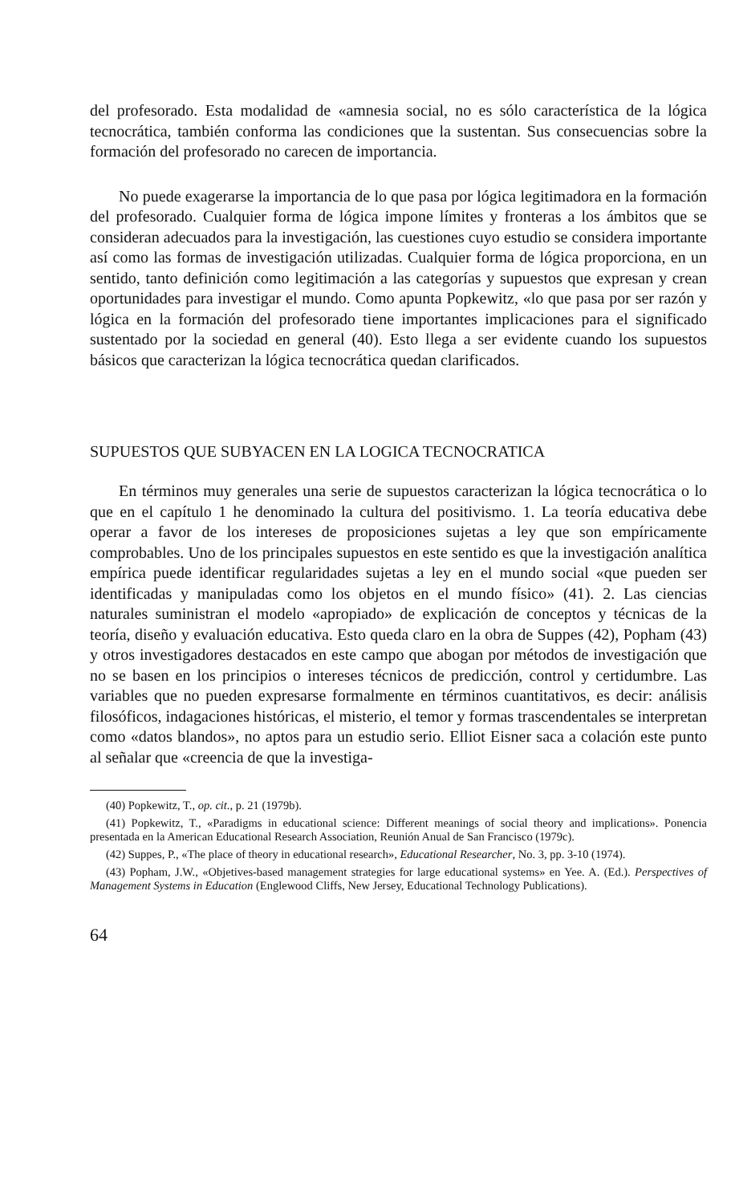del profesorado. Esta modalidad de «amnesia social, no es sólo característica de la lógica tecnocrática, también conforma las condiciones que la sustentan. Sus consecuencias sobre la formación del profesorado no carecen de importancia.
No puede exagerarse la importancia de lo que pasa por lógica legitimadora en la formación del profesorado. Cualquier forma de lógica impone límites y fronteras a los ámbitos que se consideran adecuados para la investigación, las cuestiones cuyo estudio se considera importante así como las formas de investigación utilizadas. Cualquier forma de lógica proporciona, en un sentido, tanto definición como legitimación a las categorías y supuestos que expresan y crean oportunidades para investigar el mundo. Como apunta Popkewitz, «lo que pasa por ser razón y lógica en la formación del profesorado tiene importantes implicaciones para el significado sustentado por la sociedad en general (40). Esto llega a ser evidente cuando los supuestos básicos que caracterizan la lógica tecnocrática quedan clarificados.
SUPUESTOS QUE SUBYACEN EN LA LOGICA TECNOCRATICA
En términos muy generales una serie de supuestos caracterizan la lógica tecnocrática o lo que en el capítulo 1 he denominado la cultura del positivismo. 1. La teoría educativa debe operar a favor de los intereses de proposiciones sujetas a ley que son empíricamente comprobables. Uno de los principales supuestos en este sentido es que la investigación analítica empírica puede identificar regularidades sujetas a ley en el mundo social «que pueden ser identificadas y manipuladas como los objetos en el mundo físico» (41). 2. Las ciencias naturales suministran el modelo «apropiado» de explicación de conceptos y técnicas de la teoría, diseño y evaluación educativa. Esto queda claro en la obra de Suppes (42), Popham (43) y otros investigadores destacados en este campo que abogan por métodos de investigación que no se basen en los principios o intereses técnicos de predicción, control y certidumbre. Las variables que no pueden expresarse formalmente en términos cuantitativos, es decir: análisis filosóficos, indagaciones históricas, el misterio, el temor y formas trascendentales se interpretan como «datos blandos», no aptos para un estudio serio. Elliot Eisner saca a colación este punto al señalar que «creencia de que la investiga-
(40) Popkewitz, T., op. cit., p. 21 (1979b).
(41) Popkewitz, T., «Paradigms in educational science: Different meanings of social theory and implications». Ponencia presentada en la American Educational Research Association, Reunión Anual de San Francisco (1979c).
(42) Suppes, P., «The place of theory in educational research», Educational Researcher, No. 3, pp. 3-10 (1974).
(43) Popham, J.W., «Objetives-based management strategies for large educational systems» en Yee. A. (Ed.). Perspectives of Management Systems in Education (Englewood Cliffs, New Jersey, Educational Technology Publications).
64